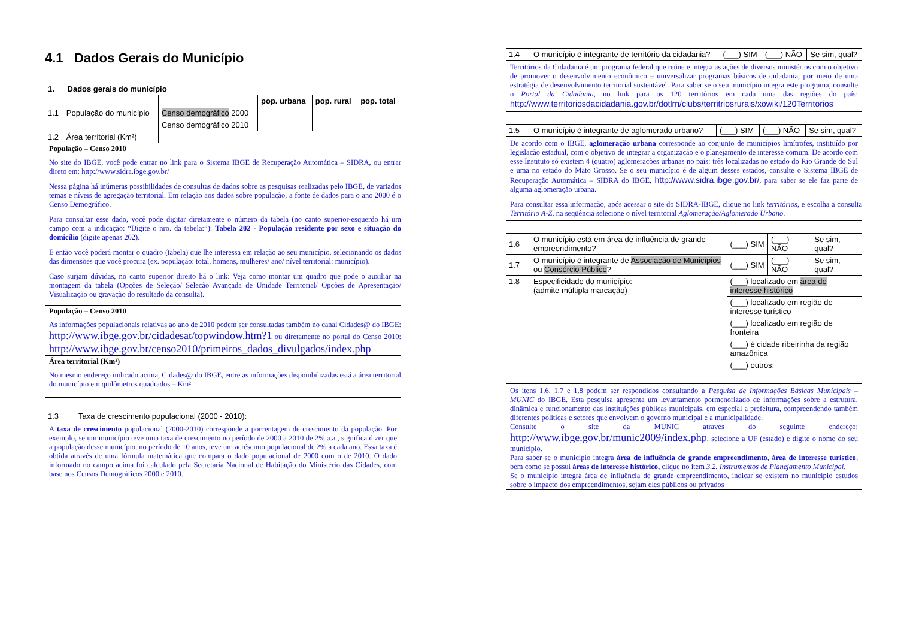4.1 Dados Gerais do Município
| 1. Dados gerais do município | | | | | |
| 1.1 | População do município | | pop. urbana | pop. rural | pop. total |
| | | Censo demográfico 2000 | | | |
| | | Censo demográfico 2010 | | | |
| 1.2 | Área territorial (Km²) | | | | |
População – Censo 2010
No site do IBGE, você pode entrar no link para o Sistema IBGE de Recuperação Automática – SIDRA, ou entrar direto em: http://www.sidra.ibge.gov.br/
Nessa página há inúmeras possibilidades de consultas de dados sobre as pesquisas realizadas pelo IBGE, de variados temas e níveis de agregação territorial. Em relação aos dados sobre população, a fonte de dados para o ano 2000 é o Censo Demográfico.
Para consultar esse dado, você pode digitar diretamente o número da tabela (no canto superior-esquerdo há um campo com a indicação: “Digite o nro. da tabela:”): Tabela 202 - População residente por sexo e situação do domicílio (digite apenas 202).
E então você poderá montar o quadro (tabela) que lhe interessa em relação ao seu município, selecionando os dados das dimensões que você procura (ex. população: total, homens, mulheres/ ano/ nível territorial: município).
Caso surjam dúvidas, no canto superior direito há o link: Veja como montar um quadro que pode o auxiliar na montagem da tabela (Opções de Seleção/ Seleção Avançada de Unidade Territorial/ Opções de Apresentação/ Visualização ou gravação do resultado da consulta).
População – Censo 2010
As informações populacionais relativas ao ano de 2010 podem ser consultadas também no canal Cidades@ do IBGE: http://www.ibge.gov.br/cidadesat/topwindow.htm?1 ou diretamente no portal do Censo 2010: http://www.ibge.gov.br/censo2010/primeiros_dados_divulgados/index.php
Área territorial (Km²)
No mesmo endereço indicado acima, Cidades@ do IBGE, entre as informações disponibilizadas está a área territorial do município em quilômetros quadrados – Km².
| 1.3 | Taxa de crescimento populacional (2000 - 2010): |
A taxa de crescimento populacional (2000-2010) corresponde a porcentagem de crescimento da população. Por exemplo, se um município teve uma taxa de crescimento no período de 2000 a 2010 de 2% a.a., significa dizer que a população desse município, no período de 10 anos, teve um acréscimo populacional de 2% a cada ano. Essa taxa é obtida através de uma fórmula matemática que compara o dado populacional de 2000 com o de 2010. O dado informado no campo acima foi calculado pela Secretaria Nacional de Habitação do Ministério das Cidades, com base nos Censos Demográficos 2000 e 2010.
| 1.4 | O município é integrante de território da cidadania? | (___) SIM | (___) NÃO | Se sim, qual? |
Territórios da Cidadania é um programa federal que reúne e integra as ações de diversos ministérios com o objetivo de promover o desenvolvimento econômico e universalizar programas básicos de cidadania, por meio de uma estratégia de desenvolvimento territorial sustentável. Para saber se o seu município integra este programa, consulte o Portal da Cidadania, no link para os 120 territórios em cada uma das regiões do país: http://www.territoriosdacidadania.gov.br/dotlrn/clubs/territriosrurais/xowiki/120Territorios
| 1.5 | O município é integrante de aglomerado urbano? | (___) SIM | (___) NÃO | Se sim, qual? |
De acordo com o IBGE, aglomeração urbana corresponde ao conjunto de municípios limítrofes, instituído por legislação estadual, com o objetivo de integrar a organização e o planejamento de interesse comum. De acordo com esse Instituto só existem 4 (quatro) aglomerações urbanas no país: três localizadas no estado do Rio Grande do Sul e uma no estado do Mato Grosso. Se o seu município é de algum desses estados, consulte o Sistema IBGE de Recuperação Automática – SIDRA do IBGE, http://www.sidra.ibge.gov.br/, para saber se ele faz parte de alguma aglomeração urbana.
Para consultar essa informação, após acessar o site do SIDRA-IBGE, clique no link territórios, e escolha a consulta Território A-Z, na seqüência selecione o nível territorial Aglomeração/Aglomerado Urbano.
| 1.6 | O município está em área de influência de grande empreendimento? | (___) SIM | (___) NÃO | Se sim, qual? |
| 1.7 | O município é integrante de Associação de Municípios ou Consórcio Público ? | (___) SIM | (___) NÃO | Se sim, qual? |
| 1.8 | Especificidade do município: (admite múltipla marcação) | (___) localizado em área de interesse histórico | | |
| | | (___) localizado em região de interesse turístico | | |
| | | (___) localizado em região de fronteira | | |
| | | (___) é cidade ribeirinha da região amazônica | | |
| | | (___) outros: | | |
Os itens 1.6, 1.7 e 1.8 podem ser respondidos consultando a Pesquisa de Informações Básicas Municipais – MUNIC do IBGE. Esta pesquisa apresenta um levantamento pormenorizado de informações sobre a estrutura, dinâmica e funcionamento das instituições públicas municipais, em especial a prefeitura, compreendendo também diferentes políticas e setores que envolvem o governo municipal e a municipalidade.
Consulte o site da MUNIC através do seguinte endereço: http://www.ibge.gov.br/munic2009/index.php, selecione a UF (estado) e digite o nome do seu município.
Para saber se o município integra área de influência de grande empreendimento, área de interesse turístico, bem como se possui áreas de interesse histórico, clique no item 3.2. Instrumentos de Planejamento Municipal.
Se o município integra área de influência de grande empreendimento, indicar se existem no município estudos sobre o impacto dos empreendimentos, sejam eles públicos ou privados